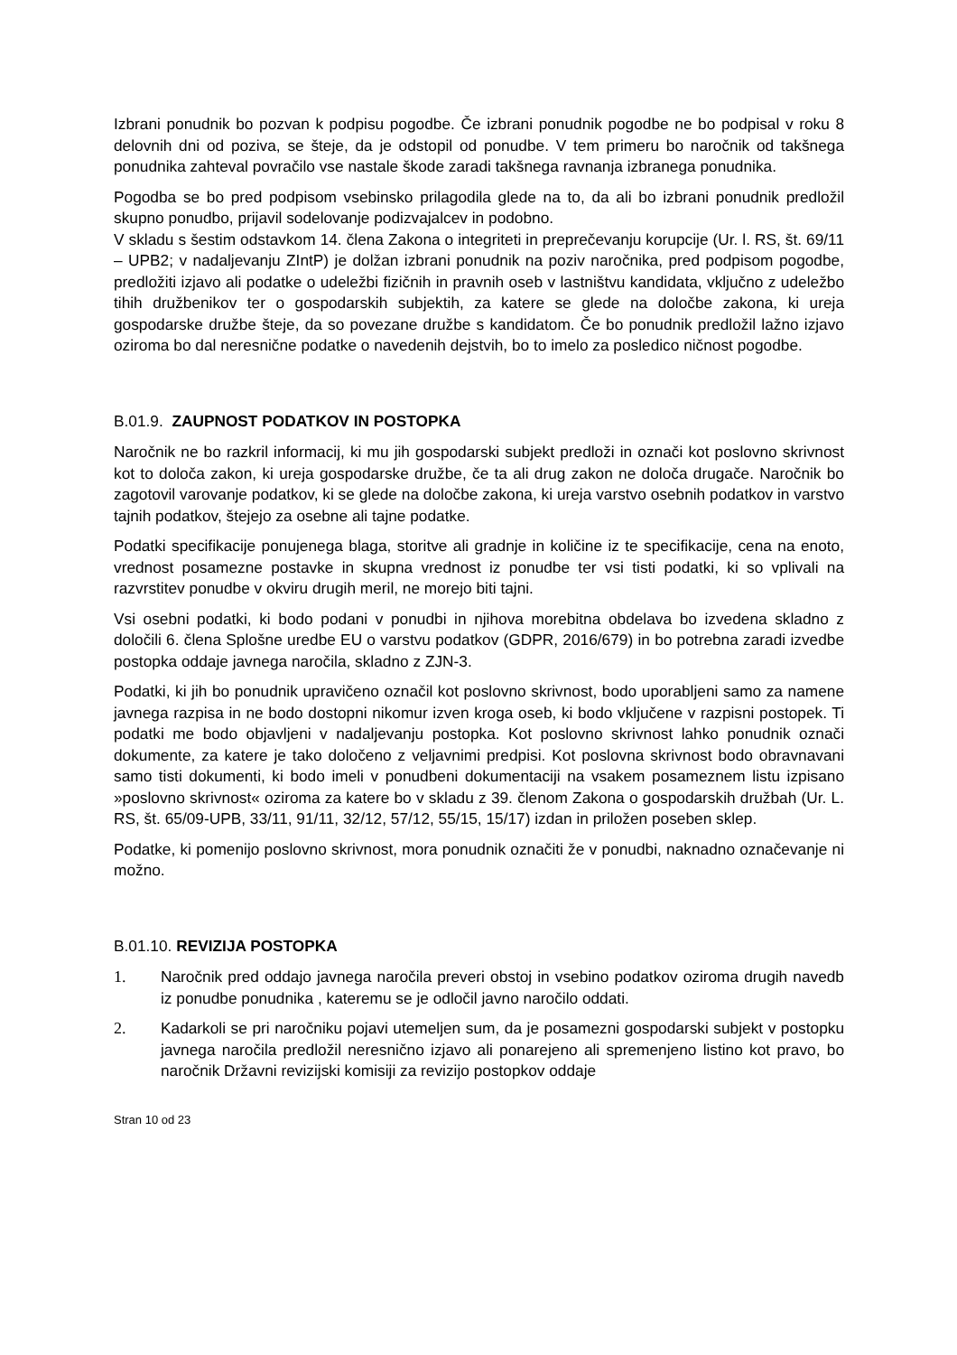Izbrani ponudnik bo pozvan k podpisu pogodbe. Če izbrani ponudnik pogodbe ne bo podpisal v roku 8 delovnih dni od poziva, se šteje, da je odstopil od ponudbe. V tem primeru bo naročnik od takšnega ponudnika zahteval povračilo vse nastale škode zaradi takšnega ravnanja izbranega ponudnika.
Pogodba se bo pred podpisom vsebinsko prilagodila glede na to, da ali bo izbrani ponudnik predložil skupno ponudbo, prijavil sodelovanje podizvajalcev in podobno.
V skladu s šestim odstavkom 14. člena Zakona o integriteti in preprečevanju korupcije (Ur. l. RS, št. 69/11 – UPB2; v nadaljevanju ZIntP) je dolžan izbrani ponudnik na poziv naročnika, pred podpisom pogodbe, predložiti izjavo ali podatke o udeležbi fizičnih in pravnih oseb v lastništvu kandidata, vključno z udeležbo tihih družbenikov ter o gospodarskih subjektih, za katere se glede na določbe zakona, ki ureja gospodarske družbe šteje, da so povezane družbe s kandidatom. Če bo ponudnik predložil lažno izjavo oziroma bo dal neresnične podatke o navedenih dejstvih, bo to imelo za posledico ničnost pogodbe.
B.01.9. ZAUPNOST PODATKOV IN POSTOPKA
Naročnik ne bo razkril informacij, ki mu jih gospodarski subjekt predloži in označi kot poslovno skrivnost kot to določa zakon, ki ureja gospodarske družbe, če ta ali drug zakon ne določa drugače. Naročnik bo zagotovil varovanje podatkov, ki se glede na določbe zakona, ki ureja varstvo osebnih podatkov in varstvo tajnih podatkov, štejejo za osebne ali tajne podatke.
Podatki specifikacije ponujenega blaga, storitve ali gradnje in količine iz te specifikacije, cena na enoto, vrednost posamezne postavke in skupna vrednost iz ponudbe ter vsi tisti podatki, ki so vplivali na razvrstitev ponudbe v okviru drugih meril, ne morejo biti tajni.
Vsi osebni podatki, ki bodo podani v ponudbi in njihova morebitna obdelava bo izvedena skladno z določili 6. člena Splošne uredbe EU o varstvu podatkov (GDPR, 2016/679) in bo potrebna zaradi izvedbe postopka oddaje javnega naročila, skladno z ZJN-3.
Podatki, ki jih bo ponudnik upravičeno označil kot poslovno skrivnost, bodo uporabljeni samo za namene javnega razpisa in ne bodo dostopni nikomur izven kroga oseb, ki bodo vključene v razpisni postopek. Ti podatki me bodo objavljeni v nadaljevanju postopka. Kot poslovno skrivnost lahko ponudnik označi dokumente, za katere je tako določeno z veljavnimi predpisi. Kot poslovna skrivnost bodo obravnavani samo tisti dokumenti, ki bodo imeli v ponudbeni dokumentaciji na vsakem posameznem listu izpisano »poslovno skrivnost« oziroma za katere bo v skladu z 39. členom Zakona o gospodarskih družbah (Ur. L. RS, št. 65/09-UPB, 33/11, 91/11, 32/12, 57/12, 55/15, 15/17) izdan in priložen poseben sklep.
Podatke, ki pomenijo poslovno skrivnost, mora ponudnik označiti že v ponudbi, naknadno označevanje ni možno.
B.01.10. REVIZIJA POSTOPKA
1. Naročnik pred oddajo javnega naročila preveri obstoj in vsebino podatkov oziroma drugih navedb iz ponudbe ponudnika , kateremu se je odločil javno naročilo oddati.
2. Kadarkoli se pri naročniku pojavi utemeljen sum, da je posamezni gospodarski subjekt v postopku javnega naročila predložil neresnično izjavo ali ponarejeno ali spremenjeno listino kot pravo, bo naročnik Državni revizijski komisiji za revizijo postopkov oddaje
Stran 10 od 23